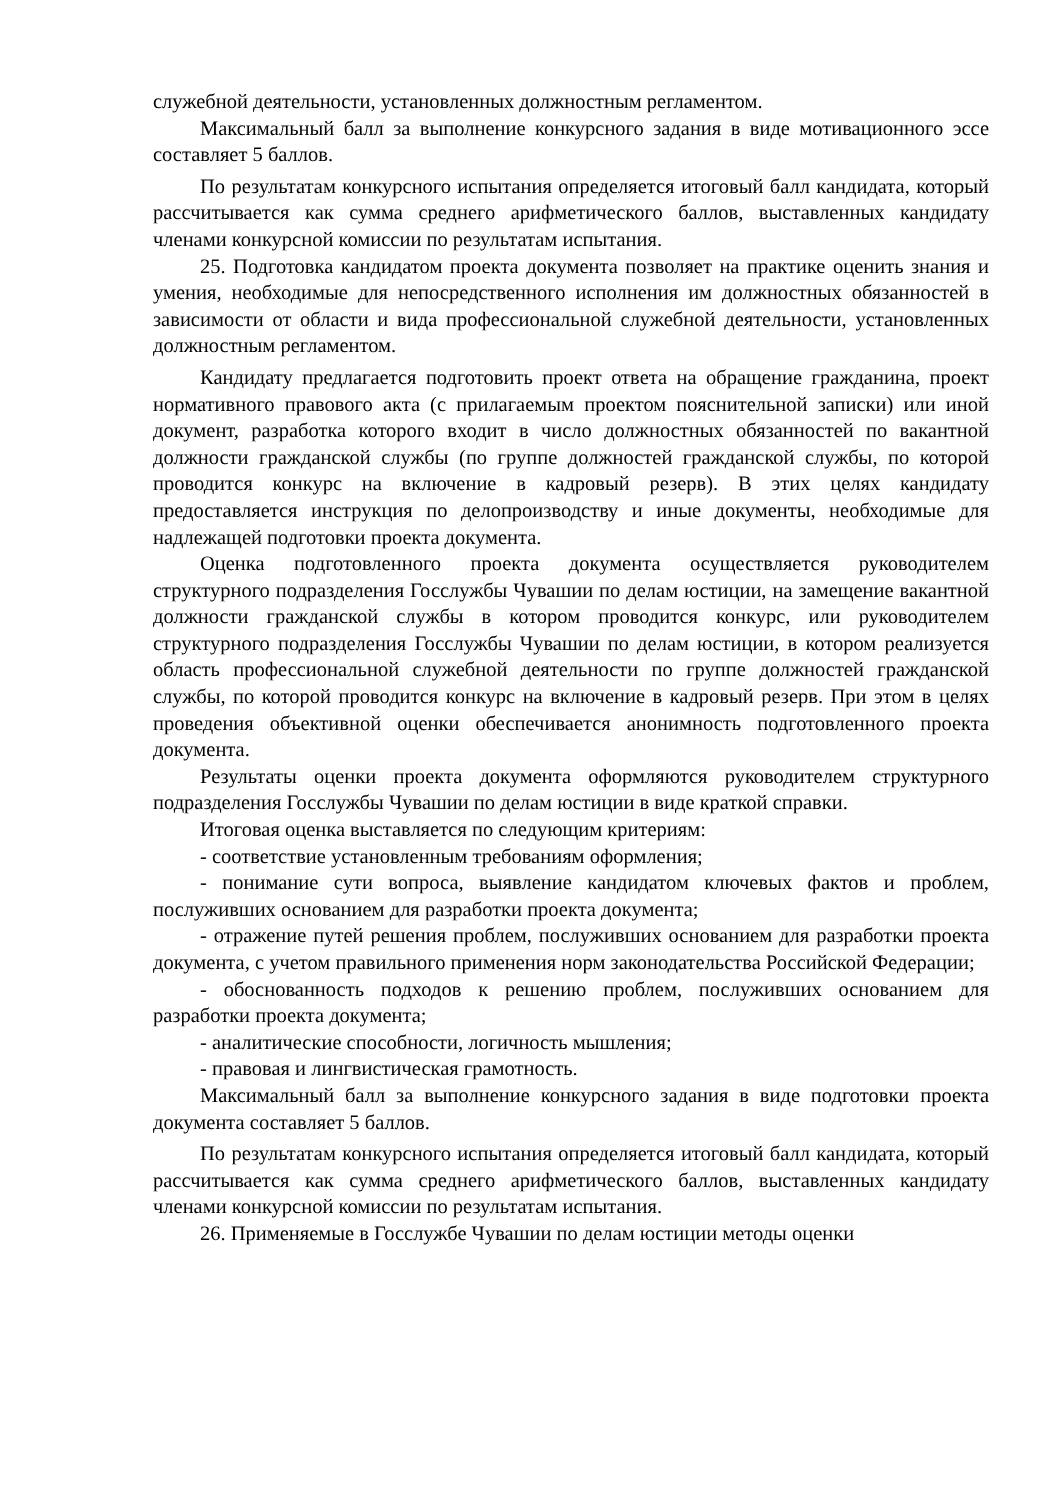служебной деятельности, установленных должностным регламентом.
Максимальный балл за выполнение конкурсного задания в виде мотивационного эссе составляет 5 баллов.
По результатам конкурсного испытания определяется итоговый балл кандидата, который рассчитывается как сумма среднего арифметического баллов, выставленных кандидату членами конкурсной комиссии по результатам испытания.
25. Подготовка кандидатом проекта документа позволяет на практике оценить знания и умения, необходимые для непосредственного исполнения им должностных обязанностей в зависимости от области и вида профессиональной служебной деятельности, установленных должностным регламентом.
Кандидату предлагается подготовить проект ответа на обращение гражданина, проект нормативного правового акта (с прилагаемым проектом пояснительной записки) или иной документ, разработка которого входит в число должностных обязанностей по вакантной должности гражданской службы (по группе должностей гражданской службы, по которой проводится конкурс на включение в кадровый резерв). В этих целях кандидату предоставляется инструкция по делопроизводству и иные документы, необходимые для надлежащей подготовки проекта документа.
Оценка подготовленного проекта документа осуществляется руководителем структурного подразделения Госслужбы Чувашии по делам юстиции, на замещение вакантной должности гражданской службы в котором проводится конкурс, или руководителем структурного подразделения Госслужбы Чувашии по делам юстиции, в котором реализуется область профессиональной служебной деятельности по группе должностей гражданской службы, по которой проводится конкурс на включение в кадровый резерв. При этом в целях проведения объективной оценки обеспечивается анонимность подготовленного проекта документа.
Результаты оценки проекта документа оформляются руководителем структурного подразделения Госслужбы Чувашии по делам юстиции в виде краткой справки.
Итоговая оценка выставляется по следующим критериям:
- соответствие установленным требованиям оформления;
- понимание сути вопроса, выявление кандидатом ключевых фактов и проблем, послуживших основанием для разработки проекта документа;
- отражение путей решения проблем, послуживших основанием для разработки проекта документа, с учетом правильного применения норм законодательства Российской Федерации;
- обоснованность подходов к решению проблем, послуживших основанием для разработки проекта документа;
- аналитические способности, логичность мышления;
- правовая и лингвистическая грамотность.
Максимальный балл за выполнение конкурсного задания в виде подготовки проекта документа составляет 5 баллов.
По результатам конкурсного испытания определяется итоговый балл кандидата, который рассчитывается как сумма среднего арифметического баллов, выставленных кандидату членами конкурсной комиссии по результатам испытания.
26. Применяемые в Госслужбе Чувашии по делам юстиции методы оценки